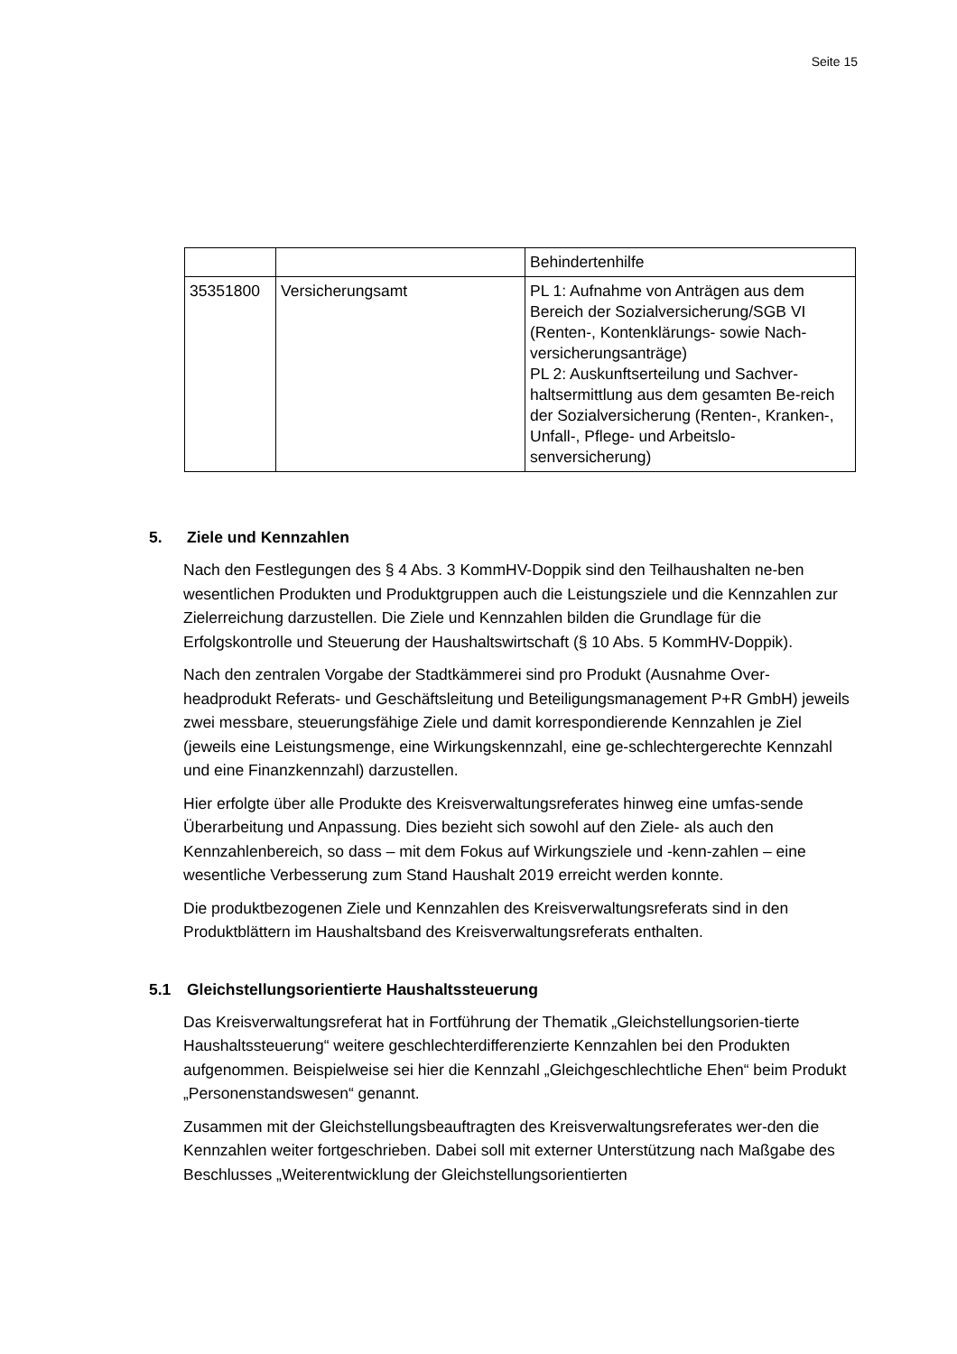Seite 15
| | | Behindertenhilfe |
| 35351800 | Versicherungsamt | PL 1: Aufnahme von Anträgen aus dem Bereich der Sozialversicherung/SGB VI (Renten-, Kontenklärungs- sowie Nach-versicherungsanträge) PL 2: Auskunftserteilung und Sachver-haltsermittlung aus dem gesamten Be-reich der Sozialversicherung (Renten-, Kranken-, Unfall-, Pflege- und Arbeitslo-senversicherung) |
5. Ziele und Kennzahlen
Nach den Festlegungen des § 4 Abs. 3 KommHV-Doppik sind den Teilhaushalten ne-ben wesentlichen Produkten und Produktgruppen auch die Leistungsziele und die Kennzahlen zur Zielerreichung darzustellen. Die Ziele und Kennzahlen bilden die Grundlage für die Erfolgskontrolle und Steuerung der Haushaltswirtschaft (§ 10 Abs. 5 KommHV-Doppik).
Nach den zentralen Vorgabe der Stadtkämmerei sind pro Produkt (Ausnahme Over-headprodukt Referats- und Geschäftsleitung und Beteiligungsmanagement P+R GmbH) jeweils zwei messbare, steuerungsfähige Ziele und damit korrespondierende Kennzahlen je Ziel (jeweils eine Leistungsmenge, eine Wirkungskennzahl, eine ge-schlechtergerechte Kennzahl und eine Finanzkennzahl) darzustellen.
Hier erfolgte über alle Produkte des Kreisverwaltungsreferates hinweg eine umfas-sende Überarbeitung und Anpassung. Dies bezieht sich sowohl auf den Ziele- als auch den Kennzahlenbereich, so dass – mit dem Fokus auf Wirkungsziele und -kenn-zahlen – eine wesentliche Verbesserung zum Stand Haushalt 2019 erreicht werden konnte.
Die produktbezogenen Ziele und Kennzahlen des Kreisverwaltungsreferats sind in den Produktblättern im Haushaltsband des Kreisverwaltungsreferats enthalten.
5.1 Gleichstellungsorientierte Haushaltssteuerung
Das Kreisverwaltungsreferat hat in Fortführung der Thematik „Gleichstellungsorien-tierte Haushaltssteuerung“ weitere geschlechterdifferenzierte Kennzahlen bei den Produkten aufgenommen. Beispielweise sei hier die Kennzahl „Gleichgeschlechtliche Ehen“ beim Produkt „Personenstandswesen“ genannt.
Zusammen mit der Gleichstellungsbeauftragten des Kreisverwaltungsreferates wer-den die Kennzahlen weiter fortgeschrieben. Dabei soll mit externer Unterstützung nach Maßgabe des Beschlusses „Weiterentwicklung der Gleichstellungsorientierten